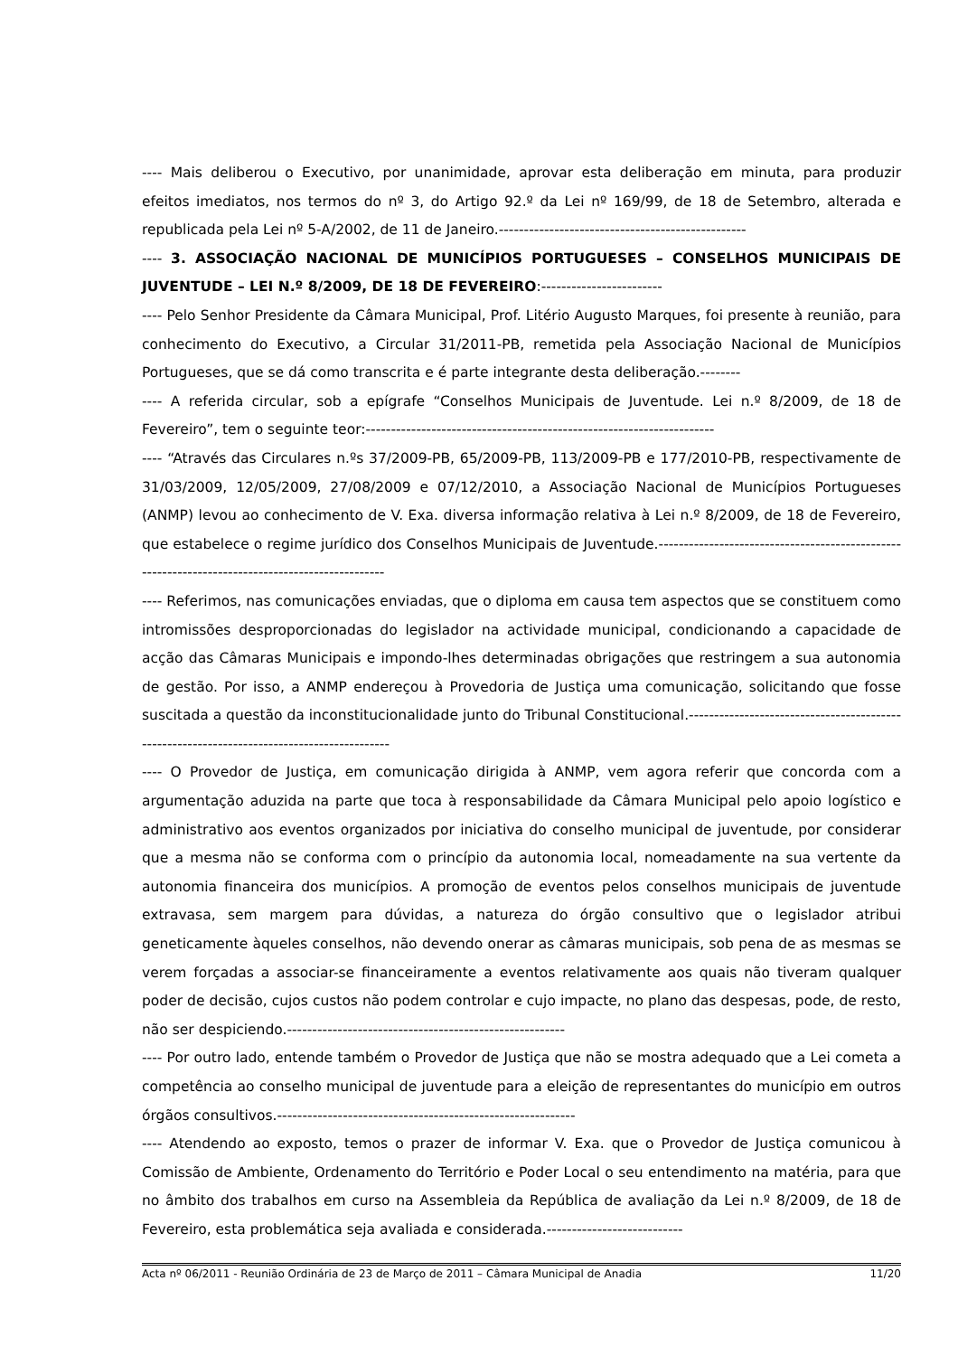---- Mais deliberou o Executivo, por unanimidade, aprovar esta deliberação em minuta, para produzir efeitos imediatos, nos termos do nº 3, do Artigo 92.º da Lei nº 169/99, de 18 de Setembro, alterada e republicada pela Lei nº 5-A/2002, de 11 de Janeiro.-------------------------------------------------
---- 3. ASSOCIAÇÃO NACIONAL DE MUNICÍPIOS PORTUGUESES – CONSELHOS MUNICIPAIS DE JUVENTUDE – LEI N.º 8/2009, DE 18 DE FEVEREIRO:------------------------
---- Pelo Senhor Presidente da Câmara Municipal, Prof. Litério Augusto Marques, foi presente à reunião, para conhecimento do Executivo, a Circular 31/2011-PB, remetida pela Associação Nacional de Municípios Portugueses, que se dá como transcrita e é parte integrante desta deliberação.--------
---- A referida circular, sob a epígrafe “Conselhos Municipais de Juventude. Lei n.º 8/2009, de 18 de Fevereiro”, tem o seguinte teor:---------------------------------------------------------------------
---- “Através das Circulares n.ºs 37/2009-PB, 65/2009-PB, 113/2009-PB e 177/2010-PB, respectivamente de 31/03/2009, 12/05/2009, 27/08/2009 e 07/12/2010, a Associação Nacional de Municípios Portugueses (ANMP) levou ao conhecimento de V. Exa. diversa informação relativa à Lei n.º 8/2009, de 18 de Fevereiro, que estabelece o regime jurídico dos Conselhos Municipais de Juventude.------------------------------------------------------------------------------------------------
---- Referimos, nas comunicações enviadas, que o diploma em causa tem aspectos que se constituem como intromissões desproporcionadas do legislador na actividade municipal, condicionando a capacidade de acção das Câmaras Municipais e impondo-lhes determinadas obrigações que restringem a sua autonomia de gestão. Por isso, a ANMP endereçou à Provedoria de Justiça uma comunicação, solicitando que fosse suscitada a questão da inconstitucionalidade junto do Tribunal Constitucional.-------------------------------------------------------------------------------------------
---- O Provedor de Justiça, em comunicação dirigida à ANMP, vem agora referir que concorda com a argumentação aduzida na parte que toca à responsabilidade da Câmara Municipal pelo apoio logístico e administrativo aos eventos organizados por iniciativa do conselho municipal de juventude, por considerar que a mesma não se conforma com o princípio da autonomia local, nomeadamente na sua vertente da autonomia financeira dos municípios. A promoção de eventos pelos conselhos municipais de juventude extravasa, sem margem para dúvidas, a natureza do órgão consultivo que o legislador atribui geneticamente àqueles conselhos, não devendo onerar as câmaras municipais, sob pena de as mesmas se verem forçadas a associar-se financeiramente a eventos relativamente aos quais não tiveram qualquer poder de decisão, cujos custos não podem controlar e cujo impacte, no plano das despesas, pode, de resto, não ser despiciendo.-------------------------------------------------------
---- Por outro lado, entende também o Provedor de Justiça que não se mostra adequado que a Lei cometa a competência ao conselho municipal de juventude para a eleição de representantes do município em outros órgãos consultivos.-----------------------------------------------------------
---- Atendendo ao exposto, temos o prazer de informar V. Exa. que o Provedor de Justiça comunicou à Comissão de Ambiente, Ordenamento do Território e Poder Local o seu entendimento na matéria, para que no âmbito dos trabalhos em curso na Assembleia da República de avaliação da Lei n.º 8/2009, de 18 de Fevereiro, esta problemática seja avaliada e considerada.---------------------------
Acta nº 06/2011 - Reunião Ordinária de 23 de Março de 2011 – Câmara Municipal de Anadia 11/20